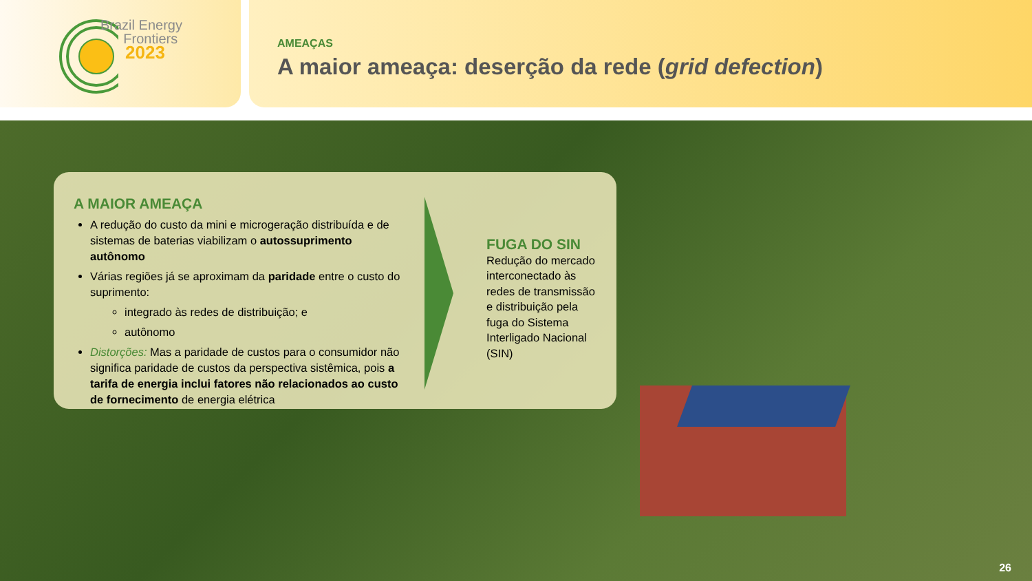Brazil Energy
Frontiers
2023
AMEAÇAS
A maior ameaça: deserção da rede (grid defection)
A MAIOR AMEAÇA
A redução do custo da mini e microgeração distribuída e de sistemas de baterias viabilizam o autossuprimento autônomo
Várias regiões já se aproximam da paridade entre o custo do suprimento:
integrado às redes de distribuição; e
autônomo
Distorções: Mas a paridade de custos para o consumidor não significa paridade de custos da perspectiva sistêmica, pois a tarifa de energia inclui fatores não relacionados ao custo de fornecimento de energia elétrica
FUGA DO SIN
Redução do mercado interconectado às redes de transmissão e distribuição pela fuga do Sistema Interligado Nacional (SIN)
26